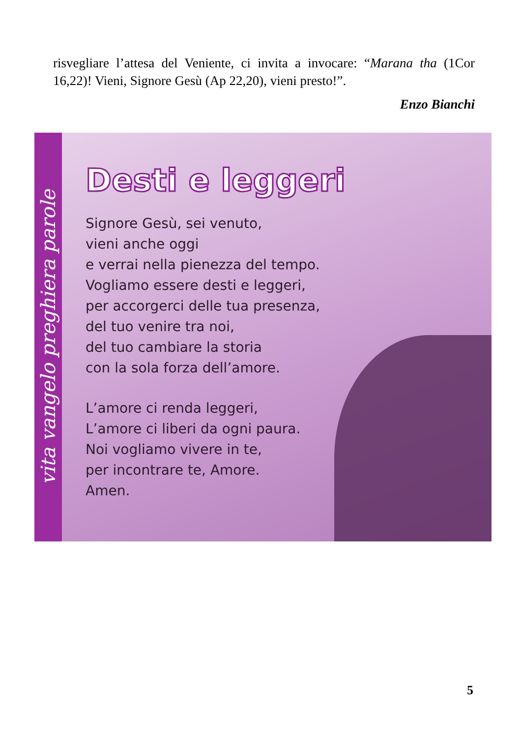risvegliare l’attesa del Veniente, ci invita a invocare: “Marana tha (1Cor 16,22)! Vieni, Signore Gesù (Ap 22,20), vieni presto!”.
Enzo Bianchi
vita vangelo preghiera parole
Desti e leggeri
Signore Gesù, sei venuto,
vieni anche oggi
e verrai nella pienezza del tempo.
Vogliamo essere desti e leggeri,
per accorgerci delle tua presenza,
del tuo venire tra noi,
del tuo cambiare la storia
con la sola forza dell’amore.
L’amore ci renda leggeri,
L’amore ci liberi da ogni paura.
Noi vogliamo vivere in te,
per incontrare te, Amore.
Amen.
5